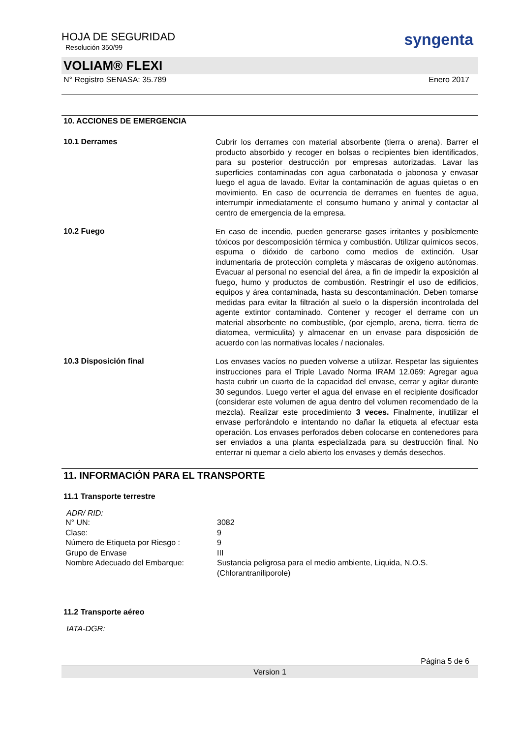HOJA DE SEGURIDAD
Resolución 350/99
syngenta
VOLIAM® FLEXI
N° Registro SENASA: 35.789 Enero 2017
10. ACCIONES DE EMERGENCIA
10.1 Derrames
Cubrir los derrames con material absorbente (tierra o arena). Barrer el producto absorbido y recoger en bolsas o recipientes bien identificados, para su posterior destrucción por empresas autorizadas. Lavar las superficies contaminadas con agua carbonatada o jabonosa y envasar luego el agua de lavado. Evitar la contaminación de aguas quietas o en movimiento. En caso de ocurrencia de derrames en fuentes de agua, interrumpir inmediatamente el consumo humano y animal y contactar al centro de emergencia de la empresa.
10.2 Fuego
En caso de incendio, pueden generarse gases irritantes y posiblemente tóxicos por descomposición térmica y combustión. Utilizar químicos secos, espuma o dióxido de carbono como medios de extinción. Usar indumentaria de protección completa y máscaras de oxígeno autónomas. Evacuar al personal no esencial del área, a fin de impedir la exposición al fuego, humo y productos de combustión. Restringir el uso de edificios, equipos y área contaminada, hasta su descontaminación. Deben tomarse medidas para evitar la filtración al suelo o la dispersión incontrolada del agente extintor contaminado. Contener y recoger el derrame con un material absorbente no combustible, (por ejemplo, arena, tierra, tierra de diatomea, vermiculita) y almacenar en un envase para disposición de acuerdo con las normativas locales / nacionales.
10.3 Disposición final
Los envases vacíos no pueden volverse a utilizar. Respetar las siguientes instrucciones para el Triple Lavado Norma IRAM 12.069: Agregar agua hasta cubrir un cuarto de la capacidad del envase, cerrar y agitar durante 30 segundos. Luego verter el agua del envase en el recipiente dosificador (considerar este volumen de agua dentro del volumen recomendado de la mezcla). Realizar este procedimiento 3 veces. Finalmente, inutilizar el envase perforándolo e intentando no dañar la etiqueta al efectuar esta operación. Los envases perforados deben colocarse en contenedores para ser enviados a una planta especializada para su destrucción final. No enterrar ni quemar a cielo abierto los envases y demás desechos.
11. INFORMACIÓN PARA EL TRANSPORTE
11.1 Transporte terrestre
ADR/ RID:
| N° UN: | 3082 |
| Clase: | 9 |
| Número de Etiqueta por Riesgo : | 9 |
| Grupo de Envase | III |
| Nombre Adecuado del Embarque: | Sustancia peligrosa para el medio ambiente, Liquida, N.O.S. (Chlorantraniliporole) |
11.2 Transporte aéreo
IATA-DGR:
Página 5 de 6
Version 1